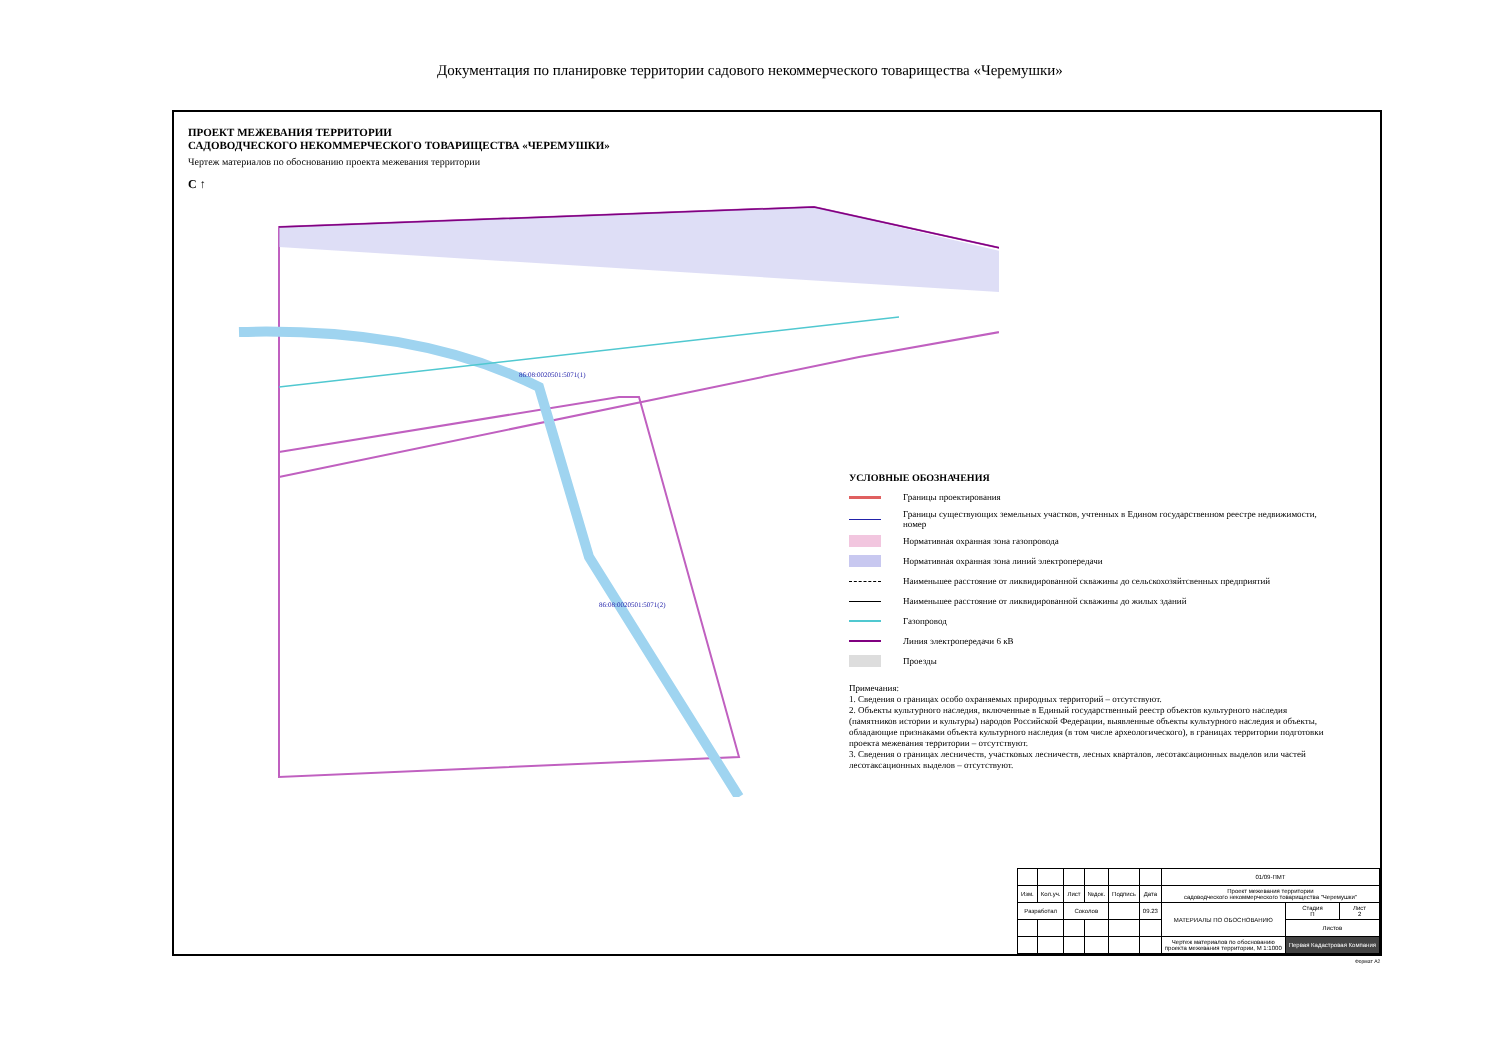Документация по планировке территории садового некоммерческого товарищества «Черемушки»
ПРОЕКТ МЕЖЕВАНИЯ ТЕРРИТОРИИ
САДОВОДЧЕСКОГО НЕКОММЕРЧЕСКОГО ТОВАРИЩЕСТВА «ЧЕРЕМУШКИ»
Чертеж материалов по обоснованию проекта межевания территории
С ↑
86:08:0020501:5071(1)
86:08:0020501:5071(2)
УСЛОВНЫЕ ОБОЗНАЧЕНИЯ
Границы проектирования
Границы существующих земельных участков, учтенных в Едином государственном реестре недвижимости, номер
Нормативная охранная зона газопровода
Нормативная охранная зона линий электропередачи
Наименьшее расстояние от ликвидированной скважины до сельскохозяйтсвенных предприятий
Наименьшее расстояние от ликвидированной скважины до жилых зданий
Газопровод
Линия электропередачи 6 кВ
Проезды
Примечания:
1. Сведения о границах особо охраняемых природных территорий – отсутствуют.
2. Объекты культурного наследия, включенные в Единый государственный реестр объектов культурного наследия (памятников истории и культуры) народов Российской Федерации, выявленные объекты культурного наследия и объекты, обладающие признаками объекта культурного наследия (в том числе археологического), в границах территории подготовки проекта межевания территории – отсутствуют.
3. Сведения о границах лесничеств, участковых лесничеств, лесных кварталов, лесотаксационных выделов или частей лесотаксационных выделов – отсутствуют.
| | | | | | | 01/09-ПМТ | | |
| Изм. | Кол.уч. | Лист | №док. | Подпись | Дата | Проект межевания территории садоводческого некоммерческого товарищества "Черемушки" | | |
| Разработал | | Соколов | | | 09.23 | МАТЕРИАЛЫ ПО ОБОСНОВАНИЮ | Стадия П | Лист 2 |
| | | | | | | | Листов | |
| | | | | | | Чертеж материалов по обоснованию проекта межевания территории, М 1:1000 | Первая Кадастровая Компания | |
Формат А2